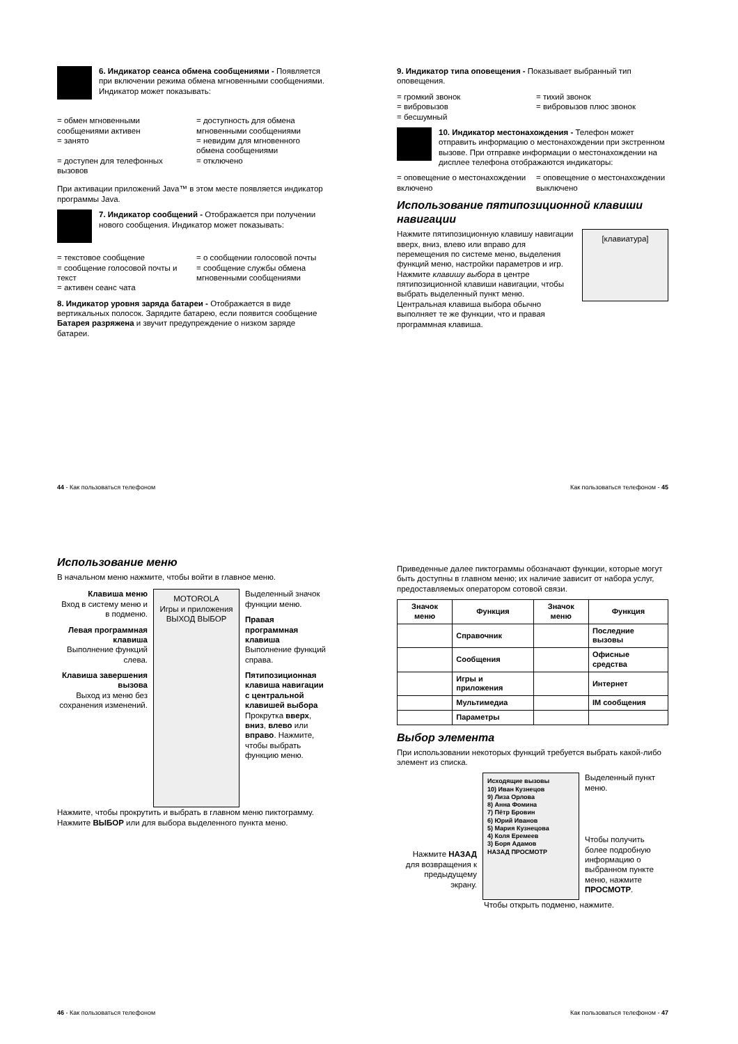6. Индикатор сеанса обмена сообщениями - Появляется при включении режима обмена мгновенными сообщениями. Индикатор может показывать:
= обмен мгновенными сообщениями активен
= доступность для обмена мгновенными сообщениями
= занято = невидим для мгновенного обмена сообщениями
= доступен для телефонных вызовов
= отключено
При активации приложений Java™ в этом месте появляется индикатор программы Java.
7. Индикатор сообщений - Отображается при получении нового сообщения. Индикатор может показывать:
= текстовое сообщение = о сообщении голосовой почты
= сообщение голосовой почты и текст
= сообщение службы обмена мгновенными сообщениями
= активен сеанс чата
8. Индикатор уровня заряда батареи - Отображается в виде вертикальных полосок. Зарядите батарею, если появится сообщение Батарея разряжена и звучит предупреждение о низком заряде батареи.
44 - Как пользоваться телефоном
9. Индикатор типа оповещения - Показывает выбранный тип оповещения.
= громкий звонок = тихий звонок
= вибровызов = вибровызов плюс звонок
= бесшумный
10. Индикатор местонахождения - Телефон может отправить информацию о местонахождении при экстренном вызове. При отправке информации о местонахождении на дисплее телефона отображаются индикаторы:
= оповещение о местонахождении включено
= оповещение о местонахождении выключено
Использование пятипозиционной клавиши навигации
Нажмите пятипозиционную клавишу навигации вверх, вниз, влево или вправо для перемещения по системе меню, выделения функций меню, настройки параметров и игр. Нажмите клавишу выбора в центре пятипозиционной клавиши навигации, чтобы выбрать выделенный пункт меню. Центральная клавиша выбора обычно выполняет те же функции, что и правая программная клавиша.
[клавиатура]
Как пользоваться телефоном - 45
Использование меню
В начальном меню нажмите, чтобы войти в главное меню.
Клавиша меню
Вход в систему меню и в подменю.
Левая программная клавиша
Выполнение функций слева.
Клавиша завершения вызова
Выход из меню без сохранения изменений.
MOTOROLA
Игры и приложения
ВЫХОД ВЫБОР
Выделенный значок функции меню.
Правая программная клавиша
Выполнение функций справа.
Пятипозиционная клавиша навигации с центральной клавишей выбора Прокрутка вверх, вниз, влево или вправо. Нажмите, чтобы выбрать функцию меню.
Нажмите, чтобы прокрутить и выбрать в главном меню пиктограмму. Нажмите ВЫБОР или для выбора выделенного пункта меню.
46 - Как пользоваться телефоном
Приведенные далее пиктограммы обозначают функции, которые могут быть доступны в главном меню; их наличие зависит от набора услуг, предоставляемых оператором сотовой связи.
| Значок меню | Функция | Значок меню | Функция |
| --- | --- | --- | --- |
| | Справочник | | Последние вызовы |
| | Сообщения | | Офисные средства |
| | Игры и приложения | | Интернет |
| | Мультимедиа | | IM сообщения |
| | Параметры | | |
Выбор элемента
При использовании некоторых функций требуется выбрать какой-либо элемент из списка.
Нажмите НАЗАД для возвращения к предыдущему экрану.
Исходящие вызовы
10) Иван Кузнецов
9) Лиза Орлова
8) Анна Фомина
7) Пётр Бровин
6) Юрий Иванов
5) Мария Кузнецова
4) Коля Еремеев
3) Боря Адамов
НАЗАД ПРОСМОТР
Выделенный пункт меню.
Чтобы получить более подробную информацию о выбранном пункте меню, нажмите ПРОСМОТР.
Чтобы открыть подменю, нажмите.
Как пользоваться телефоном - 47